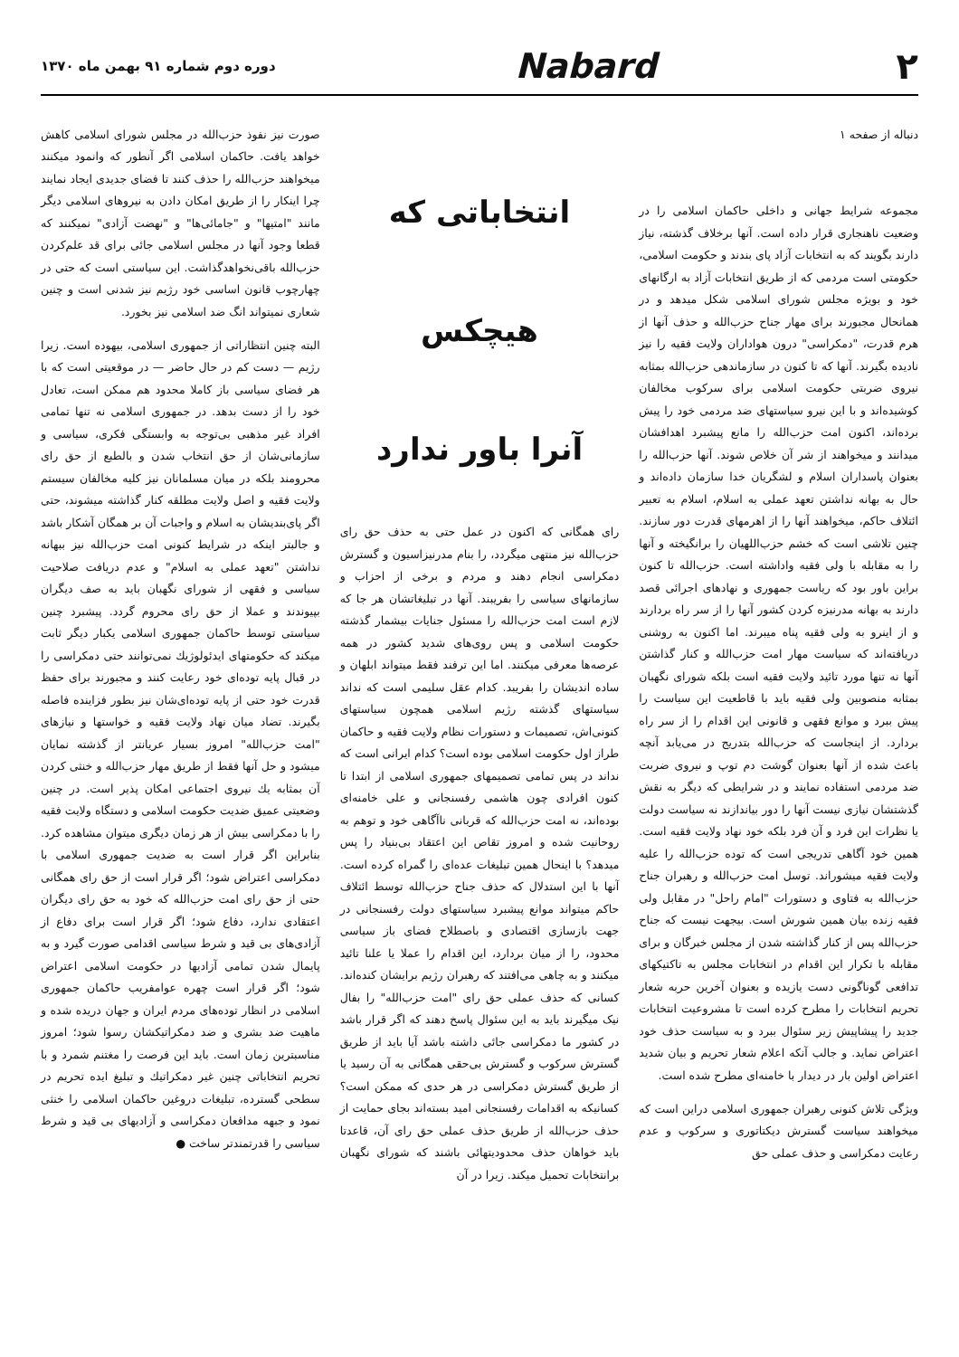۲ Nabard
دوره دوم شماره ۹۱ بهمن ماه ۱۳۷۰
دنباله از صفحه ۱
مجموعه شرایط جهانی و داخلی حاکمان اسلامی را در وضعیت ناهنجاری قرار داده است. آنها برخلاف گذشته، نیاز دارند بگویند که به انتخابات آزاد پای بندند و حکومت اسلامی، حکومتی است مردمی که از طریق انتخابات آزاد به ارگانهای خود و بویژه مجلس شورای اسلامی شکل میدهد و در همانحال مجبورند برای مهار جناح حزب‌الله و حذف آنها از هرم قدرت، "دمکراسی" درون هواداران ولایت فقیه را نیز نادیده بگیرند. آنها که تا کنون در سازماندهی حزب‌الله بمثابه نیروی ضربتی حکومت اسلامی برای سرکوب مخالفان کوشیده‌اند و با این نیرو سیاستهای ضد مردمی خود را پیش برده‌اند، اکنون امت حزب‌الله را مانع پیشبرد اهدافشان میدانند و میخواهند از شر آن خلاص شوند. آنها حزب‌الله را بعنوان پاسداران اسلام و لشگریان خدا سازمان داده‌اند و حال به بهانه نداشتن تعهد عملی به اسلام، اسلام به تعبیر ائتلاف حاکم، میخواهند آنها را از اهرمهای قدرت دور سازند. چنین تلاشی است که خشم حزب‌اللهیان را برانگیخته و آنها را به مقابله با ولی فقیه واداشته است. حزب‌الله تا کنون براین باور بود که ریاست جمهوری و نهادهای اجرائی قصد دارند به بهانه مدرنیزه کردن کشور آنها را از سر راه بردارند و از اینرو به ولی فقیه پناه میبرند. اما اکنون به روشنی دریافته‌اند که سیاست مهار امت حزب‌الله و کنار گذاشتن آنها نه تنها مورد تائید ولایت فقیه است بلکه شورای نگهبان بمثابه منصوبین ولی فقیه باید با قاطعیت این سیاست را پیش ببرد و موانع فقهی و قانونی این اقدام را از سر راه بردارد. از اینجاست که حزب‌الله بتدریج در می‌یابد آنچه باعث شده از آنها بعنوان گوشت دم توپ و نیروی ضربت ضد مردمی استفاده نمایند و در شرایطی که دیگر به نقش گذشتشان نیازی نیست آنها را دور بیاندازند نه سیاست دولت یا نظرات این فرد و آن فرد بلکه خود نهاد ولایت فقیه است. همین خود آگاهی تدریجی است که توده حزب‌الله را علیه ولایت فقیه میشوراند. توسل امت حزب‌الله و رهبران جناح حزب‌الله به فتاوی و دستورات "امام راحل" در مقابل ولی فقیه زنده بیان همین شورش است. بیجهت نیست که جناح حزب‌الله پس از کنار گذاشته شدن از مجلس خبرگان و برای مقابله با تکرار این اقدام در انتخابات مجلس به تاکتیکهای تدافعی گوناگونی دست یازیده و بعنوان آخرین حربه شعار تحریم انتخابات را مطرح کرده است تا مشروعیت انتخابات جدید را پیشاپیش زیر سئوال ببرد و به سیاست حذف خود اعتراض نماید. و جالب آنکه اعلام شعار تحریم و بیان شدید اعتراض اولین بار در دیدار با خامنه‌ای مطرح شده است.
ویژگی تلاش کنونی رهبران جمهوری اسلامی دراین است که میخواهند سیاست گسترش دیکتاتوری و سرکوب و عدم رعایت دمکراسی و حذف عملی حق
انتخاباتی که
هیچکس
آنرا باور ندارد
رای همگانی که اکنون در عمل حتی به حذف حق رای حزب‌الله نیز منتهی میگردد، را بنام مدرنیزاسیون و گسترش دمکراسی انجام دهند و مردم و برخی از احزاب و سازمانهای سیاسی را بفریبند. آنها در تبلیغاتشان هر جا که لازم است امت حزب‌الله را مسئول جنایات بیشمار گذشته حکومت اسلامی و پس روی‌های شدید کشور در همه عرصه‌ها معرفی میکنند. اما این ترفند فقط میتواند ابلهان و ساده اندیشان را بفریبد. کدام عقل سلیمی است که نداند سیاستهای گذشته رژیم اسلامی همچون سیاستهای کنونی‌اش، تصمیمات و دستورات نظام ولایت فقیه و حاکمان طراز اول حکومت اسلامی بوده است؟ کدام ایرانی است که نداند در پس تمامی تصمیمهای جمهوری اسلامی از ابتدا تا کنون افرادی چون هاشمی رفسنجانی و علی خامنه‌ای بوده‌اند، نه امت حزب‌الله که قربانی ناآگاهی خود و توهم به روحانیت شده و امروز تقاص این اعتقاد بی‌بنیاد را پس میدهد؟ با اینحال همین تبلیغات عده‌ای را گمراه کرده است. آنها با این استدلال که حذف جناح حزب‌الله توسط ائتلاف حاکم میتواند موانع پیشبرد سیاستهای دولت رفسنجانی در جهت بازسازی اقتصادی و باصطلاح فضای باز سیاسی محدود، را از میان بردارد، این اقدام را عملا یا علنا تائید میکنند و به چاهی می‌افتند که رهبران رژیم برایشان کنده‌اند. کسانی که حذف عملی حق رای "امت حزب‌الله" را بفال نیک میگیرند باید به این سئوال پاسخ دهند که اگر قرار باشد در کشور ما دمکراسی جائی داشته باشد آیا باید از طریق گسترش سرکوب و گسترش بی‌حقی همگانی به آن رسید یا از طریق گسترش دمکراسی در هر حدی که ممکن است؟ کسانیکه به اقدامات رفسنجانی امید بسته‌اند بجای حمایت از حذف حزب‌الله از طریق حذف عملی حق رای آن، قاعدتا باید خواهان حذف محدودیتهائی باشند که شورای نگهبان برانتخابات تحمیل میکند. زیرا در آن
صورت نیز نفوذ حزب‌الله در مجلس شورای اسلامی کاهش خواهد یافت. حاکمان اسلامی اگر آنطور که وانمود میکنند میخواهند حزب‌الله را حذف کنند تا فضای جدیدی ایجاد نمایند چرا اینکار را از طریق امکان دادن به نیروهای اسلامی دیگر مانند "امتیها" و "جامائی‌ها" و "نهضت آزادی" نمیکنند که قطعا وجود آنها در مجلس اسلامی جائی برای قد علم‌کردن حزب‌الله باقی‌نخواهدگذاشت. این سیاستی است که حتی در چهارچوب قانون اساسی خود رژیم نیز شدنی است و چنین شعاری نمیتواند انگ ضد اسلامی نیز بخورد.
البته چنین انتظاراتی از جمهوری اسلامی، بیهوده است. زیرا رژیم — دست کم در حال حاضر — در موقعیتی است که با هر فضای سیاسی باز کاملا محدود هم ممکن است، تعادل خود را از دست بدهد. در جمهوری اسلامی نه تنها تمامی افراد غیر مذهبی بی‌توجه به وابستگی فکری، سیاسی و سازمانی‌شان از حق انتخاب شدن و بالطبع از حق رای محرومند بلکه در میان مسلمانان نیز کلیه مخالفان سیستم ولایت فقیه و اصل ولایت مطلقه کنار گذاشته میشوند، حتی اگر پای‌بندیشان به اسلام و واجبات آن بر همگان آشکار باشد و جالبتر اینکه در شرایط کنونی امت حزب‌الله نیز ببهانه نداشتن "تعهد عملی به اسلام" و عدم دریافت صلاحیت سیاسی و فقهی از شورای نگهبان باید به صف دیگران بپیوندند و عملا از حق رای محروم گردد. پیشبرد چنین سیاستی توسط حاکمان جمهوری اسلامی یکبار دیگر ثابت میکند که حکومتهای ایدئولوژیك نمی‌توانند حتی دمکراسی را در قبال پایه توده‌ای خود رعایت کنند و مجبورند برای حفظ قدرت خود حتی از پایه توده‌ای‌شان نیز بطور فزاینده فاصله بگیرند. تضاد میان نهاد ولایت فقیه و خواستها و نیازهای "امت حزب‌الله" امروز بسیار عریانتر از گذشته نمایان میشود و حل آنها فقط از طریق مهار حزب‌الله و خنثی کردن آن بمثابه یك نیروی اجتماعی امکان پذیر است. در چنین وضعیتی عمیق ضدیت حکومت اسلامی و دستگاه ولایت فقیه را با دمکراسی بیش از هر زمان دیگری میتوان مشاهده کرد. بنابراین اگر قرار است به ضدیت جمهوری اسلامی با دمکراسی اعتراض شود؛ اگر قرار است از حق رای همگانی حتی از حق رای امت حزب‌الله که خود به حق رای دیگران اعتقادی ندارد، دفاع شود؛ اگر قرار است برای دفاع از آزادی‌های بی قید و شرط سیاسی اقدامی صورت گیرد و به پایمال شدن تمامی آزادیها در حکومت اسلامی اعتراض شود؛ اگر قرار است چهره عوامفریب حاکمان جمهوری اسلامی در انظار توده‌های مردم ایران و جهان دریده شده و ماهیت ضد بشری و ضد دمکراتیکشان رسوا شود؛ امروز مناسبترین زمان است. باید این فرصت را مغتنم شمرد و با تحریم انتخاباتی چنین غیر دمکراتیك و تبلیغ ایده تحریم در سطحی گسترده، تبلیغات دروغین حاکمان اسلامی را خنثی نمود و جبهه مدافعان دمکراسی و آزادیهای بی قید و شرط سیاسی را قدرتمندتر ساخت ●